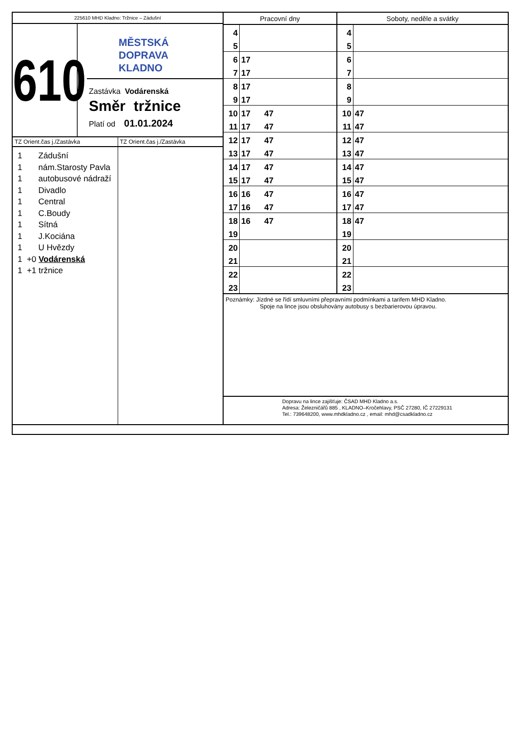225610 MHD Kladno: Tržnice – Zádušní
610
MĚSTSKÁ
DOPRAVA
KLADNO
Zastávka Vodárenská
Směr tržnice
Platí od 01.01.2024
TZ Orient.čas j./Zastávka
1 Zádušní
1 nám.Starosty Pavla
1 autobusové nádraží
1 Divadlo
1 Central
1 C.Boudy
1 Sítná
1 J.Kociána
1 U Hvězdy
1 +0 Vodárenská
1 +1 tržnice
TZ Orient.čas j./Zastávka
| Pracovní dny | | Soboty, neděle a svátky | |
| --- | --- | --- | --- |
| 4 | | 4 | |
| 5 | | 5 | |
| 6 | 17 | 6 | |
| 7 | 17 | 7 | |
| 8 | 17 | 8 | |
| 9 | 17 | 9 | |
| 10 | 17 47 | 10 | 47 |
| 11 | 17 47 | 11 | 47 |
| 12 | 17 47 | 12 | 47 |
| 13 | 17 47 | 13 | 47 |
| 14 | 17 47 | 14 | 47 |
| 15 | 17 47 | 15 | 47 |
| 16 | 16 47 | 16 | 47 |
| 17 | 16 47 | 17 | 47 |
| 18 | 16 47 | 18 | 47 |
| 19 | | 19 | |
| 20 | | 20 | |
| 21 | | 21 | |
| 22 | | 22 | |
| 23 | | 23 | |
Poznámky: Jízdné se řídí smluvními přepravními podmínkami a tarifem MHD Kladno.
Spoje na lince jsou obsluhovány autobusy s bezbarierovou úpravou.
Dopravu na lince zajišťuje: ČSAD MHD Kladno a.s.
Adresa: Železničářů 885 , KLADNO–Kročehlavy, PSČ 27280, IČ 27229131
Tel.: 739648200, www.mhdkladno.cz , email: mhd@csadkladno.cz